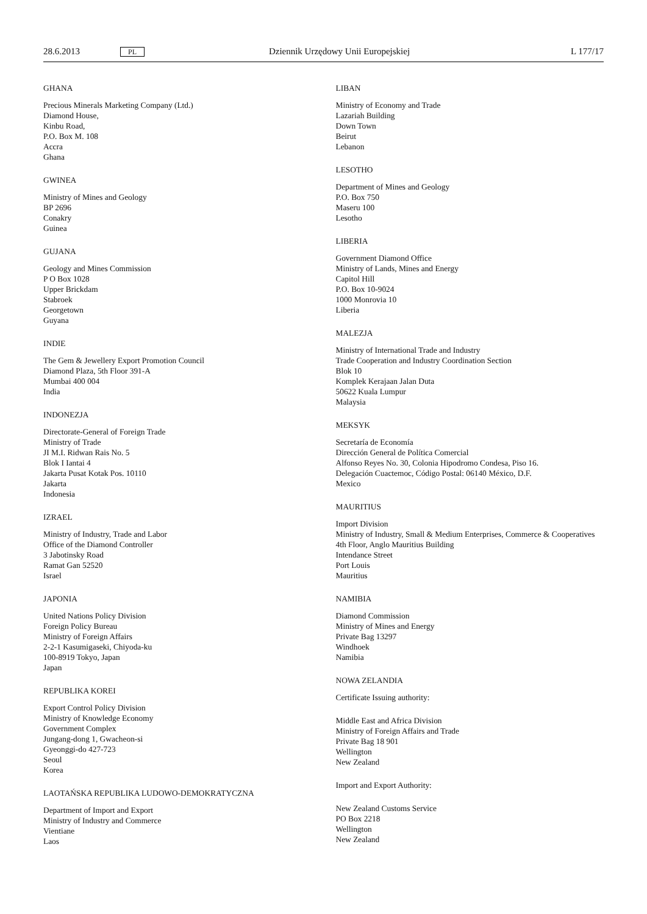28.6.2013 PL Dziennik Urzędowy Unii Europejskiej L 177/17
GHANA
Precious Minerals Marketing Company (Ltd.)
Diamond House,
Kinbu Road,
P.O. Box M. 108
Accra
Ghana
GWINEA
Ministry of Mines and Geology
BP 2696
Conakry
Guinea
GUJANA
Geology and Mines Commission
P O Box 1028
Upper Brickdam
Stabroek
Georgetown
Guyana
INDIE
The Gem & Jewellery Export Promotion Council
Diamond Plaza, 5th Floor 391-A
Mumbai 400 004
India
INDONEZJA
Directorate-General of Foreign Trade
Ministry of Trade
JI M.I. Ridwan Rais No. 5
Blok I Iantai 4
Jakarta Pusat Kotak Pos. 10110
Jakarta
Indonesia
IZRAEL
Ministry of Industry, Trade and Labor
Office of the Diamond Controller
3 Jabotinsky Road
Ramat Gan 52520
Israel
JAPONIA
United Nations Policy Division
Foreign Policy Bureau
Ministry of Foreign Affairs
2-2-1 Kasumigaseki, Chiyoda-ku
100-8919 Tokyo, Japan
Japan
REPUBLIKA KOREI
Export Control Policy Division
Ministry of Knowledge Economy
Government Complex
Jungang-dong 1, Gwacheon-si
Gyeonggi-do 427-723
Seoul
Korea
LAOTAŃSKA REPUBLIKA LUDOWO-DEMOKRATYCZNA
Department of Import and Export
Ministry of Industry and Commerce
Vientiane
Laos
LIBAN
Ministry of Economy and Trade
Lazariah Building
Down Town
Beirut
Lebanon
LESOTHO
Department of Mines and Geology
P.O. Box 750
Maseru 100
Lesotho
LIBERIA
Government Diamond Office
Ministry of Lands, Mines and Energy
Capitol Hill
P.O. Box 10-9024
1000 Monrovia 10
Liberia
MALEZJA
Ministry of International Trade and Industry
Trade Cooperation and Industry Coordination Section
Blok 10
Komplek Kerajaan Jalan Duta
50622 Kuala Lumpur
Malaysia
MEKSYK
Secretaría de Economía
Dirección General de Política Comercial
Alfonso Reyes No. 30, Colonia Hipodromo Condesa, Piso 16.
Delegación Cuactemoc, Código Postal: 06140 México, D.F.
Mexico
MAURITIUS
Import Division
Ministry of Industry, Small & Medium Enterprises, Commerce & Cooperatives
4th Floor, Anglo Mauritius Building
Intendance Street
Port Louis
Mauritius
NAMIBIA
Diamond Commission
Ministry of Mines and Energy
Private Bag 13297
Windhoek
Namibia
NOWA ZELANDIA
Certificate Issuing authority:
Middle East and Africa Division
Ministry of Foreign Affairs and Trade
Private Bag 18 901
Wellington
New Zealand
Import and Export Authority:
New Zealand Customs Service
PO Box 2218
Wellington
New Zealand